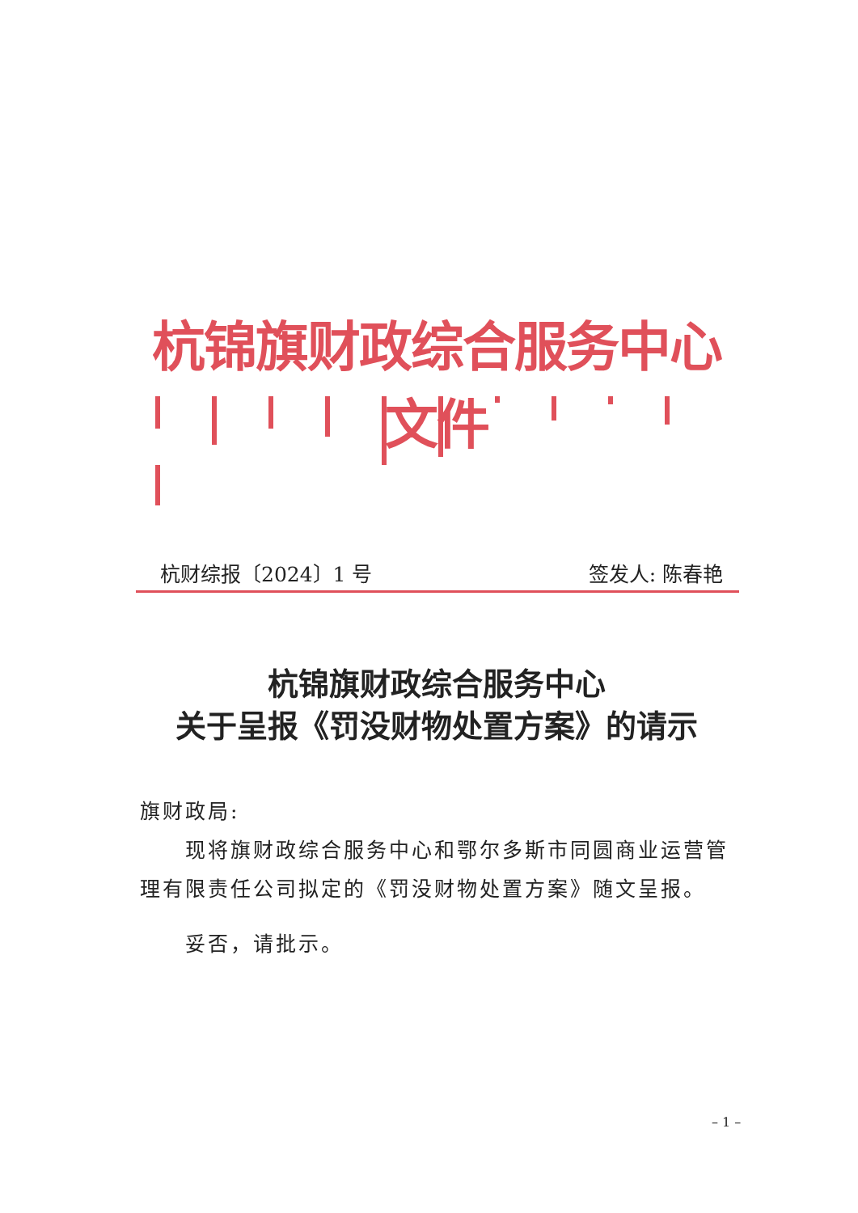杭锦旗财政综合服务中心文件
杭财综报〔2024〕1 号 签发人: 陈春艳
杭锦旗财政综合服务中心
关于呈报《罚没财物处置方案》的请示
旗财政局:
现将旗财政综合服务中心和鄂尔多斯市同圆商业运营管理有限责任公司拟定的《罚没财物处置方案》随文呈报。
妥否，请批示。
– 1 –